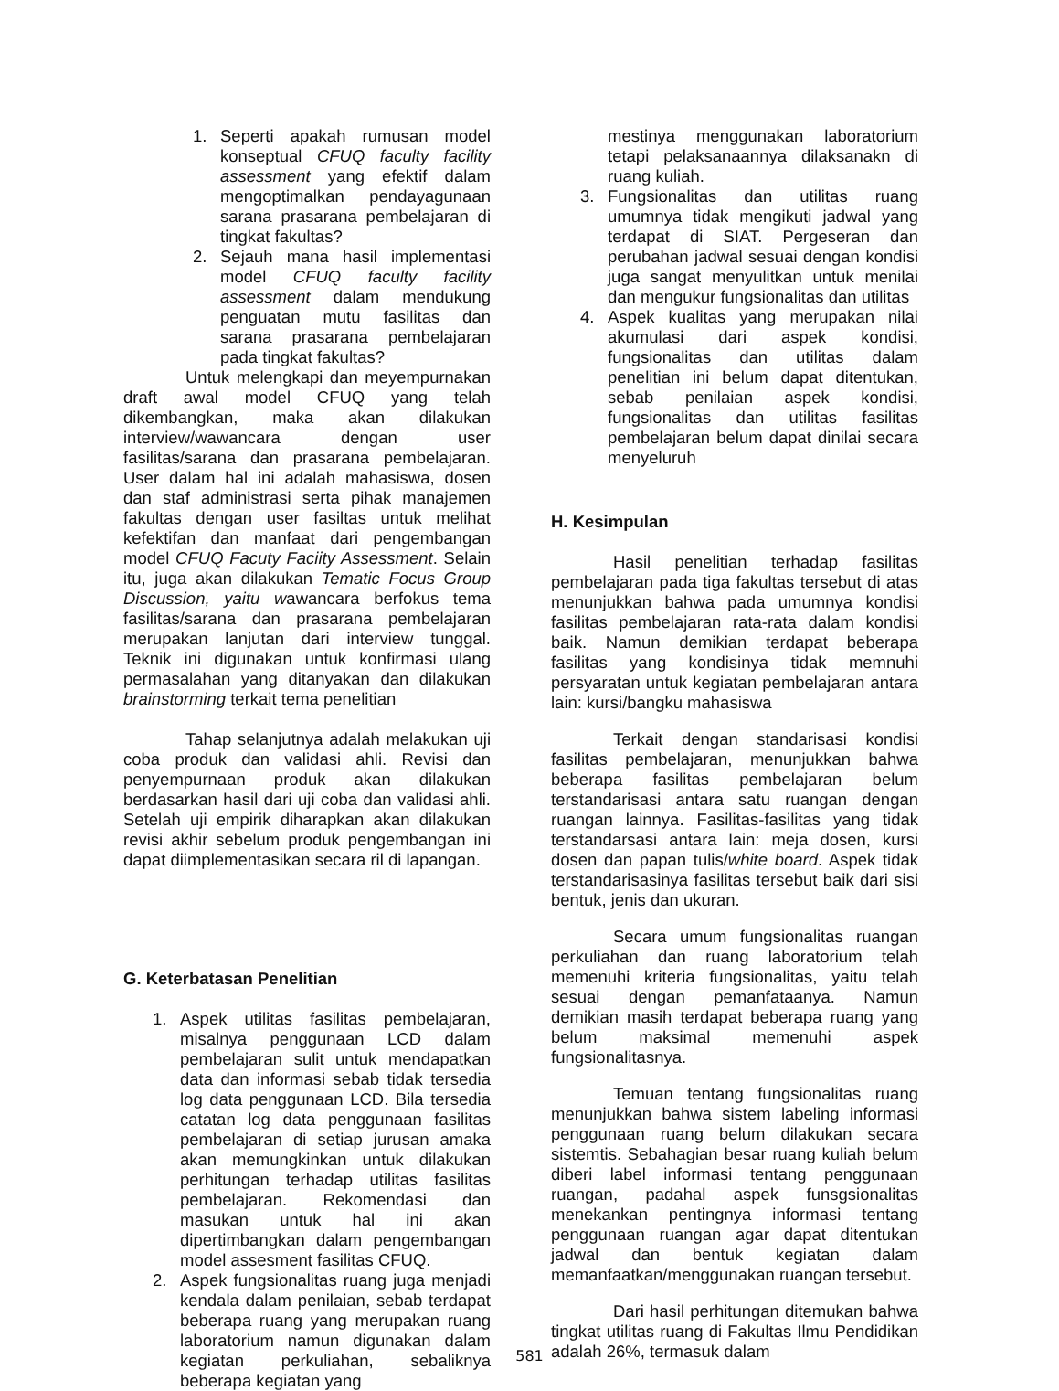1. Seperti apakah rumusan model konseptual CFUQ faculty facility assessment yang efektif dalam mengoptimalkan pendayagunaan sarana prasarana pembelajaran di tingkat fakultas?
2. Sejauh mana hasil implementasi model CFUQ faculty facility assessment dalam mendukung penguatan mutu fasilitas dan sarana prasarana pembelajaran pada tingkat fakultas?
Untuk melengkapi dan meyempurnakan draft awal model CFUQ yang telah dikembangkan, maka akan dilakukan interview/wawancara dengan user fasilitas/sarana dan prasarana pembelajaran. User dalam hal ini adalah mahasiswa, dosen dan staf administrasi serta pihak manajemen fakultas dengan user fasiltas untuk melihat kefektifan dan manfaat dari pengembangan model CFUQ Facuty Faciity Assessment. Selain itu, juga akan dilakukan Tematic Focus Group Discussion, yaitu wawancara berfokus tema fasilitas/sarana dan prasarana pembelajaran merupakan lanjutan dari interview tunggal. Teknik ini digunakan untuk konfirmasi ulang permasalahan yang ditanyakan dan dilakukan brainstorming terkait tema penelitian
Tahap selanjutnya adalah melakukan uji coba produk dan validasi ahli. Revisi dan penyempurnaan produk akan dilakukan berdasarkan hasil dari uji coba dan validasi ahli. Setelah uji empirik diharapkan akan dilakukan revisi akhir sebelum produk pengembangan ini dapat diimplementasikan secara ril di lapangan.
G. Keterbatasan Penelitian
1. Aspek utilitas fasilitas pembelajaran, misalnya penggunaan LCD dalam pembelajaran sulit untuk mendapatkan data dan informasi sebab tidak tersedia log data penggunaan LCD. Bila tersedia catatan log data penggunaan fasilitas pembelajaran di setiap jurusan amaka akan memungkinkan untuk dilakukan perhitungan terhadap utilitas fasilitas pembelajaran. Rekomendasi dan masukan untuk hal ini akan dipertimbangkan dalam pengembangan model assesment fasilitas CFUQ.
2. Aspek fungsionalitas ruang juga menjadi kendala dalam penilaian, sebab terdapat beberapa ruang yang merupakan ruang laboratorium namun digunakan dalam kegiatan perkuliahan, sebaliknya beberapa kegiatan yang
mestinya menggunakan laboratorium tetapi pelaksanaannya dilaksanakn di ruang kuliah.
3. Fungsionalitas dan utilitas ruang umumnya tidak mengikuti jadwal yang terdapat di SIAT. Pergeseran dan perubahan jadwal sesuai dengan kondisi juga sangat menyulitkan untuk menilai dan mengukur fungsionalitas dan utilitas
4. Aspek kualitas yang merupakan nilai akumulasi dari aspek kondisi, fungsionalitas dan utilitas dalam penelitian ini belum dapat ditentukan, sebab penilaian aspek kondisi, fungsionalitas dan utilitas fasilitas pembelajaran belum dapat dinilai secara menyeluruh
H. Kesimpulan
Hasil penelitian terhadap fasilitas pembelajaran pada tiga fakultas tersebut di atas menunjukkan bahwa pada umumnya kondisi fasilitas pembelajaran rata-rata dalam kondisi baik. Namun demikian terdapat beberapa fasilitas yang kondisinya tidak memnuhi persyaratan untuk kegiatan pembelajaran antara lain: kursi/bangku mahasiswa
Terkait dengan standarisasi kondisi fasilitas pembelajaran, menunjukkan bahwa beberapa fasilitas pembelajaran belum terstandarisasi antara satu ruangan dengan ruangan lainnya. Fasilitas-fasilitas yang tidak terstandarsasi antara lain: meja dosen, kursi dosen dan papan tulis/white board. Aspek tidak terstandarisasinya fasilitas tersebut baik dari sisi bentuk, jenis dan ukuran.
Secara umum fungsionalitas ruangan perkuliahan dan ruang laboratorium telah memenuhi kriteria fungsionalitas, yaitu telah sesuai dengan pemanfataanya. Namun demikian masih terdapat beberapa ruang yang belum maksimal memenuhi aspek fungsionalitasnya.
Temuan tentang fungsionalitas ruang menunjukkan bahwa sistem labeling informasi penggunaan ruang belum dilakukan secara sistemtis. Sebahagian besar ruang kuliah belum diberi label informasi tentang penggunaan ruangan, padahal aspek funsgsionalitas menekankan pentingnya informasi tentang penggunaan ruangan agar dapat ditentukan jadwal dan bentuk kegiatan dalam memanfaatkan/menggunakan ruangan tersebut.
Dari hasil perhitungan ditemukan bahwa tingkat utilitas ruang di Fakultas Ilmu Pendidikan adalah 26%, termasuk dalam
581